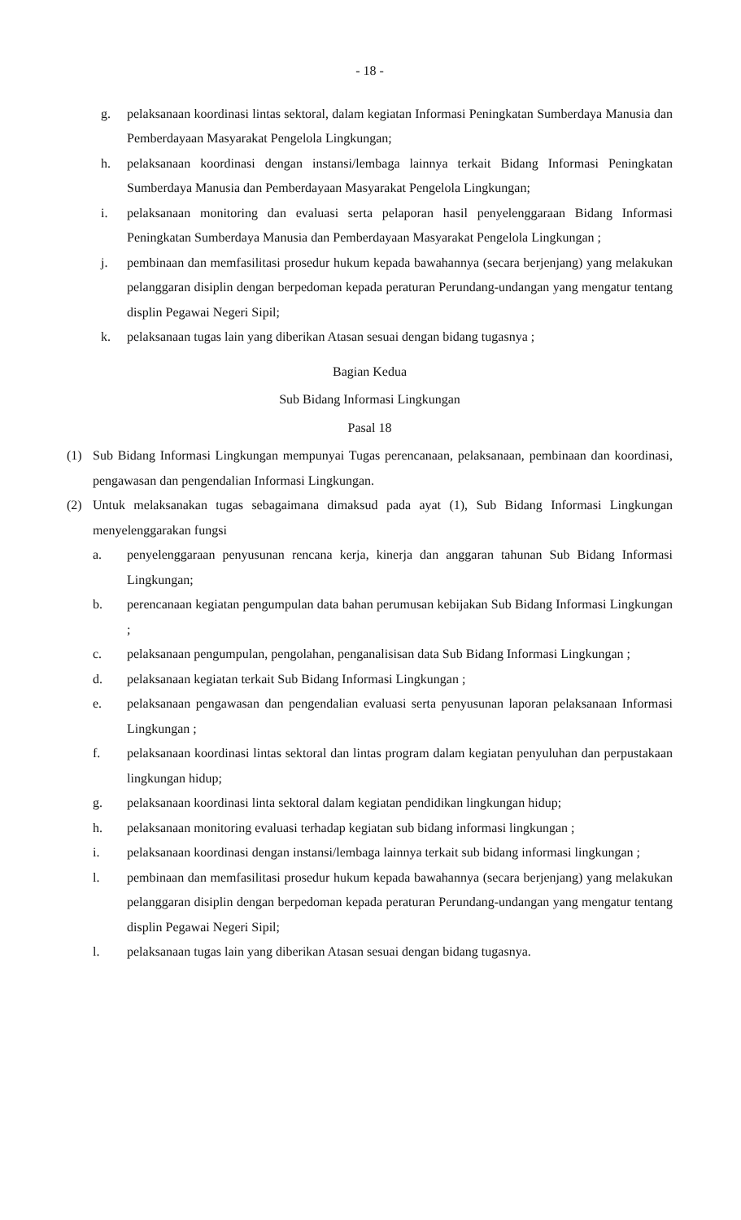- 18 -
g. pelaksanaan koordinasi lintas sektoral, dalam kegiatan Informasi Peningkatan Sumberdaya Manusia dan Pemberdayaan Masyarakat Pengelola Lingkungan;
h. pelaksanaan koordinasi dengan instansi/lembaga lainnya terkait Bidang Informasi Peningkatan Sumberdaya Manusia dan Pemberdayaan Masyarakat Pengelola Lingkungan;
i. pelaksanaan monitoring dan evaluasi serta pelaporan hasil penyelenggaraan Bidang Informasi Peningkatan Sumberdaya Manusia dan Pemberdayaan Masyarakat Pengelola Lingkungan ;
j. pembinaan dan memfasilitasi prosedur hukum kepada bawahannya (secara berjenjang) yang melakukan pelanggaran disiplin dengan berpedoman kepada peraturan Perundang-undangan yang mengatur tentang displin Pegawai Negeri Sipil;
k. pelaksanaan tugas lain yang diberikan Atasan sesuai dengan bidang tugasnya ;
Bagian Kedua
Sub Bidang Informasi Lingkungan
Pasal 18
(1) Sub Bidang Informasi Lingkungan mempunyai Tugas perencanaan, pelaksanaan, pembinaan dan koordinasi, pengawasan dan pengendalian Informasi Lingkungan.
(2) Untuk melaksanakan tugas sebagaimana dimaksud pada ayat (1), Sub Bidang Informasi Lingkungan menyelenggarakan fungsi
a. penyelenggaraan penyusunan rencana kerja, kinerja dan anggaran tahunan Sub Bidang Informasi Lingkungan;
b. perencanaan kegiatan pengumpulan data bahan perumusan kebijakan Sub Bidang Informasi Lingkungan ;
c. pelaksanaan pengumpulan, pengolahan, penganalisisan data Sub Bidang Informasi Lingkungan ;
d. pelaksanaan kegiatan terkait Sub Bidang Informasi Lingkungan ;
e. pelaksanaan pengawasan dan pengendalian evaluasi serta penyusunan laporan pelaksanaan Informasi Lingkungan ;
f. pelaksanaan koordinasi lintas sektoral dan lintas program dalam kegiatan penyuluhan dan perpustakaan lingkungan hidup;
g. pelaksanaan koordinasi linta sektoral dalam kegiatan pendidikan lingkungan hidup;
h. pelaksanaan monitoring evaluasi terhadap kegiatan sub bidang informasi lingkungan ;
i. pelaksanaan koordinasi dengan instansi/lembaga lainnya terkait sub bidang informasi lingkungan ;
l. pembinaan dan memfasilitasi prosedur hukum kepada bawahannya (secara berjenjang) yang melakukan pelanggaran disiplin dengan berpedoman kepada peraturan Perundang-undangan yang mengatur tentang displin Pegawai Negeri Sipil;
l. pelaksanaan tugas lain yang diberikan Atasan sesuai dengan bidang tugasnya.